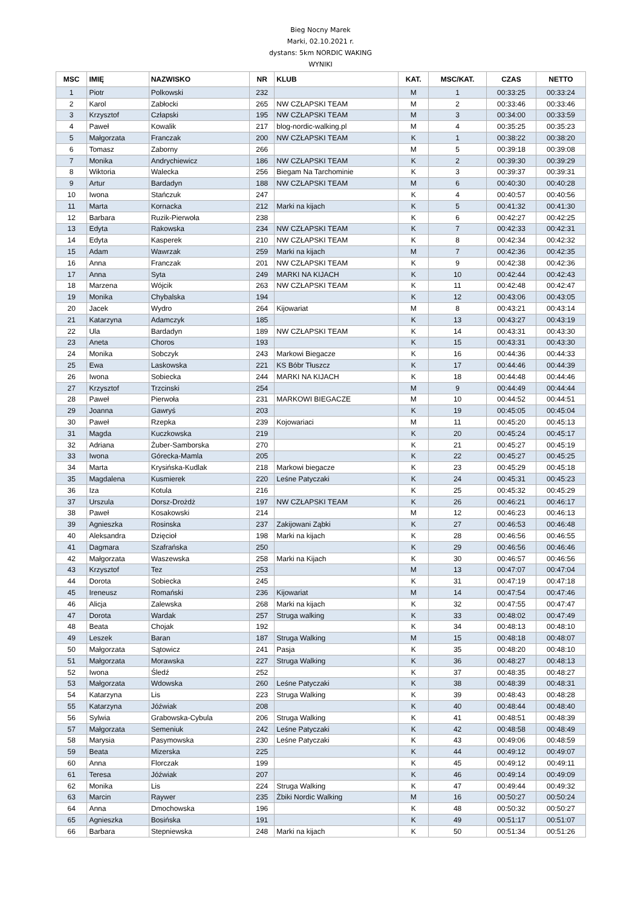Bieg Nocny Marek
Marki, 02.10.2021 r.
dystans: 5km NORDIC WAKING
WYNIKI
| MSC | IMIĘ | NAZWISKO | NR | KLUB | KAT. | MSC/KAT. | CZAS | NETTO |
| --- | --- | --- | --- | --- | --- | --- | --- | --- |
| 1 | Piotr | Polkowski | 232 | | M | 1 | 00:33:25 | 00:33:24 |
| 2 | Karol | Zabłocki | 265 | NW CZŁAPSKI TEAM | M | 2 | 00:33:46 | 00:33:46 |
| 3 | Krzysztof | Człapski | 195 | NW CZŁAPSKI TEAM | M | 3 | 00:34:00 | 00:33:59 |
| 4 | Paweł | Kowalik | 217 | blog-nordic-walking.pl | M | 4 | 00:35:25 | 00:35:23 |
| 5 | Małgorzata | Franczak | 200 | NW CZŁAPSKI TEAM | K | 1 | 00:38:22 | 00:38:20 |
| 6 | Tomasz | Zaborny | 266 | | M | 5 | 00:39:18 | 00:39:08 |
| 7 | Monika | Andrychiewicz | 186 | NW CZŁAPSKI TEAM | K | 2 | 00:39:30 | 00:39:29 |
| 8 | Wiktoria | Walecka | 256 | Biegam Na Tarchominie | K | 3 | 00:39:37 | 00:39:31 |
| 9 | Artur | Bardadyn | 188 | NW CZŁAPSKI TEAM | M | 6 | 00:40:30 | 00:40:28 |
| 10 | Iwona | Stańczuk | 247 | | K | 4 | 00:40:57 | 00:40:56 |
| 11 | Marta | Kornacka | 212 | Marki na kijach | K | 5 | 00:41:32 | 00:41:30 |
| 12 | Barbara | Ruzik-Pierwoła | 238 | | K | 6 | 00:42:27 | 00:42:25 |
| 13 | Edyta | Rakowska | 234 | NW CZŁAPSKI TEAM | K | 7 | 00:42:33 | 00:42:31 |
| 14 | Edyta | Kasperek | 210 | NW CZŁAPSKI TEAM | K | 8 | 00:42:34 | 00:42:32 |
| 15 | Adam | Wawrzak | 259 | Marki na kijach | M | 7 | 00:42:36 | 00:42:35 |
| 16 | Anna | Franczak | 201 | NW CZŁAPSKI TEAM | K | 9 | 00:42:38 | 00:42:36 |
| 17 | Anna | Syta | 249 | MARKI NA KIJACH | K | 10 | 00:42:44 | 00:42:43 |
| 18 | Marzena | Wójcik | 263 | NW CZŁAPSKI TEAM | K | 11 | 00:42:48 | 00:42:47 |
| 19 | Monika | Chybalska | 194 | | K | 12 | 00:43:06 | 00:43:05 |
| 20 | Jacek | Wydro | 264 | Kijowariat | M | 8 | 00:43:21 | 00:43:14 |
| 21 | Katarzyna | Adamczyk | 185 | | K | 13 | 00:43:27 | 00:43:19 |
| 22 | Ula | Bardadyn | 189 | NW CZŁAPSKI TEAM | K | 14 | 00:43:31 | 00:43:30 |
| 23 | Aneta | Choros | 193 | | K | 15 | 00:43:31 | 00:43:30 |
| 24 | Monika | Sobczyk | 243 | Markowi Biegacze | K | 16 | 00:44:36 | 00:44:33 |
| 25 | Ewa | Laskowska | 221 | KS Bóbr Tłuszcz | K | 17 | 00:44:46 | 00:44:39 |
| 26 | Iwona | Sobiecka | 244 | MARKI NA KIJACH | K | 18 | 00:44:48 | 00:44:46 |
| 27 | Krzysztof | Trzcinski | 254 | | M | 9 | 00:44:49 | 00:44:44 |
| 28 | Paweł | Pierwoła | 231 | MARKOWI BIEGACZE | M | 10 | 00:44:52 | 00:44:51 |
| 29 | Joanna | Gawryś | 203 | | K | 19 | 00:45:05 | 00:45:04 |
| 30 | Paweł | Rzepka | 239 | Kojowariaci | M | 11 | 00:45:20 | 00:45:13 |
| 31 | Magda | Kuczkowska | 219 | | K | 20 | 00:45:24 | 00:45:17 |
| 32 | Adriana | Żuber-Samborska | 270 | | K | 21 | 00:45:27 | 00:45:19 |
| 33 | Iwona | Górecka-Mamla | 205 | | K | 22 | 00:45:27 | 00:45:25 |
| 34 | Marta | Krysińska-Kudlak | 218 | Markowi biegacze | K | 23 | 00:45:29 | 00:45:18 |
| 35 | Magdalena | Kusmierek | 220 | Leśne Patyczaki | K | 24 | 00:45:31 | 00:45:23 |
| 36 | Iza | Kotula | 216 | | K | 25 | 00:45:32 | 00:45:29 |
| 37 | Urszula | Dorsz-Drożdż | 197 | NW CZŁAPSKI TEAM | K | 26 | 00:46:21 | 00:46:17 |
| 38 | Paweł | Kosakowski | 214 | | M | 12 | 00:46:23 | 00:46:13 |
| 39 | Agnieszka | Rosinska | 237 | Zakijowani Ząbki | K | 27 | 00:46:53 | 00:46:48 |
| 40 | Aleksandra | Dzięcioł | 198 | Marki na kijach | K | 28 | 00:46:56 | 00:46:55 |
| 41 | Dagmara | Szafrańska | 250 | | K | 29 | 00:46:56 | 00:46:46 |
| 42 | Małgorzata | Waszewska | 258 | Marki na Kijach | K | 30 | 00:46:57 | 00:46:56 |
| 43 | Krzysztof | Tez | 253 | | M | 13 | 00:47:07 | 00:47:04 |
| 44 | Dorota | Sobiecka | 245 | | K | 31 | 00:47:19 | 00:47:18 |
| 45 | Ireneusz | Romański | 236 | Kijowariat | M | 14 | 00:47:54 | 00:47:46 |
| 46 | Alicja | Zalewska | 268 | Marki na kijach | K | 32 | 00:47:55 | 00:47:47 |
| 47 | Dorota | Wardak | 257 | Struga walking | K | 33 | 00:48:02 | 00:47:49 |
| 48 | Beata | Chojak | 192 | | K | 34 | 00:48:13 | 00:48:10 |
| 49 | Leszek | Baran | 187 | Struga Walking | M | 15 | 00:48:18 | 00:48:07 |
| 50 | Małgorzata | Sątowicz | 241 | Pasja | K | 35 | 00:48:20 | 00:48:10 |
| 51 | Małgorzata | Morawska | 227 | Struga Walking | K | 36 | 00:48:27 | 00:48:13 |
| 52 | Iwona | Śledź | 252 | | K | 37 | 00:48:35 | 00:48:27 |
| 53 | Małgorzata | Wdowska | 260 | Leśne Patyczaki | K | 38 | 00:48:39 | 00:48:31 |
| 54 | Katarzyna | Lis | 223 | Struga Walking | K | 39 | 00:48:43 | 00:48:28 |
| 55 | Katarzyna | Jóźwiak | 208 | | K | 40 | 00:48:44 | 00:48:40 |
| 56 | Sylwia | Grabowska-Cybula | 206 | Struga Walking | K | 41 | 00:48:51 | 00:48:39 |
| 57 | Małgorzata | Semeniuk | 242 | Leśne Patyczaki | K | 42 | 00:48:58 | 00:48:49 |
| 58 | Marysia | Pasymowska | 230 | Leśne Patyczaki | K | 43 | 00:49:06 | 00:48:59 |
| 59 | Beata | Mizerska | 225 | | K | 44 | 00:49:12 | 00:49:07 |
| 60 | Anna | Florczak | 199 | | K | 45 | 00:49:12 | 00:49:11 |
| 61 | Teresa | Jóźwiak | 207 | | K | 46 | 00:49:14 | 00:49:09 |
| 62 | Monika | Lis | 224 | Struga Walking | K | 47 | 00:49:44 | 00:49:32 |
| 63 | Marcin | Raywer | 235 | Żbiki Nordic Walking | M | 16 | 00:50:27 | 00:50:24 |
| 64 | Anna | Dmochowska | 196 | | K | 48 | 00:50:32 | 00:50:27 |
| 65 | Agnieszka | Bosińska | 191 | | K | 49 | 00:51:17 | 00:51:07 |
| 66 | Barbara | Stepniewska | 248 | Marki na kijach | K | 50 | 00:51:34 | 00:51:26 |